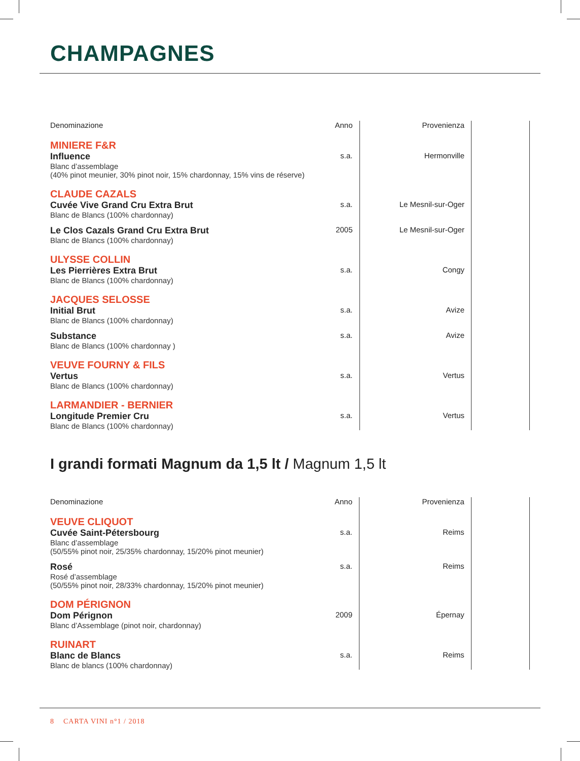CHAMPAGNES
| Denominazione | Anno | Provenienza | |
| --- | --- | --- | --- |
| MINIERE F&R | | | |
| Influence Blanc d’assemblage (40% pinot meunier, 30% pinot noir, 15% chardonnay, 15% vins de réserve) | s.a. | Hermonville | |
| CLAUDE CAZALS | | | |
| Cuvée Vive Grand Cru Extra Brut Blanc de Blancs (100% chardonnay) | s.a. | Le Mesnil-sur-Oger | |
| Le Clos Cazals Grand Cru Extra Brut Blanc de Blancs (100% chardonnay) | 2005 | Le Mesnil-sur-Oger | |
| ULYSSE COLLIN | | | |
| Les Pierrières Extra Brut Blanc de Blancs (100% chardonnay) | s.a. | Congy | |
| JACQUES SELOSSE | | | |
| Initial Brut Blanc de Blancs (100% chardonnay) | s.a. | Avize | |
| Substance Blanc de Blancs (100% chardonnay ) | s.a. | Avize | |
| VEUVE FOURNY & FILS | | | |
| Vertus Blanc de Blancs (100% chardonnay) | s.a. | Vertus | |
| LARMANDIER - BERNIER | | | |
| Longitude Premier Cru Blanc de Blancs (100% chardonnay) | s.a. | Vertus | |
I grandi formati Magnum da 1,5 lt / Magnum 1,5 lt
| Denominazione | Anno | Provenienza | |
| --- | --- | --- | --- |
| VEUVE CLIQUOT | | | |
| Cuvée Saint-Pétersbourg Blanc d’assemblage (50/55% pinot noir, 25/35% chardonnay, 15/20% pinot meunier) | s.a. | Reims | |
| Rosé Rosé d’assemblage (50/55% pinot noir, 28/33% chardonnay, 15/20% pinot meunier) | s.a. | Reims | |
| DOM PÉRIGNON | | | |
| Dom Pérignon Blanc d’Assemblage (pinot noir, chardonnay) | 2009 | Épernay | |
| RUINART | | | |
| Blanc de Blancs Blanc de blancs (100% chardonnay) | s.a. | Reims | |
8 CARTA VINI n°1 / 2018